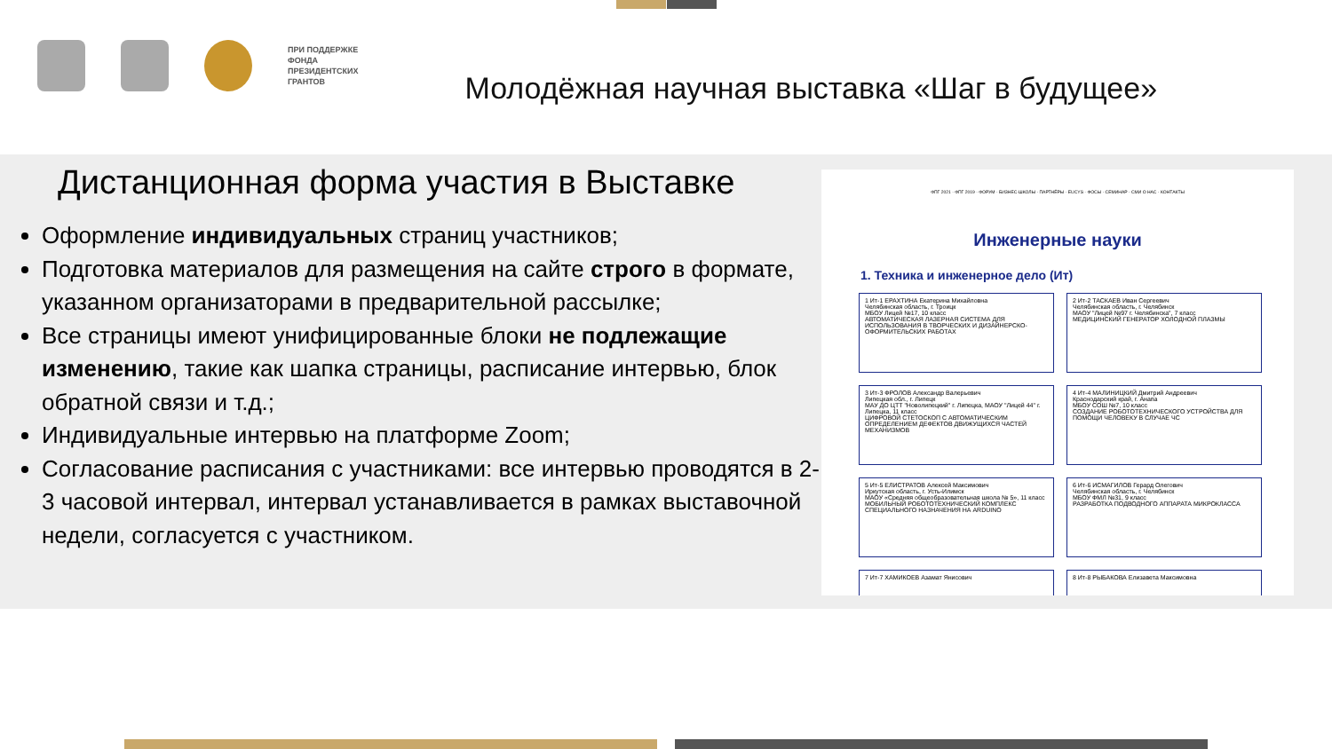ПРИ ПОДДЕРЖКЕ
ФОНДА
ПРЕЗИДЕНТСКИХ
ГРАНТОВ
Молодёжная научная выставка «Шаг в будущее»
Дистанционная форма участия в Выставке
Оформление индивидуальных страниц участников;
Подготовка материалов для размещения на сайте строго в формате, указанном организаторами в предварительной рассылке;
Все страницы имеют унифицированные блоки не подлежащие изменению, такие как шапка страницы, расписание интервью, блок обратной связи и т.д.;
Индивидуальные интервью на платформе Zoom;
Согласование расписания с участниками: все интервью проводятся в 2-3 часовой интервал, интервал устанавливается в рамках выставочной недели, согласуется с участником.
ФПГ 2021 · ФПГ 2019 · ФОРУМ · БИЗНЕС-ШКОЛЫ · ПАРТНЁРЫ · EUCYS · ФОСЫ · СЕМИНАР · СМИ О НАС · КОНТАКТЫ
Инженерные науки
1. Техника и инженерное дело (Ит)
1 Ит-1 ЕРАХТИНА Екатерина Михайловна
Челябинская область, г. Троицк
МБОУ Лицей №17, 10 класс
АВТОМАТИЧЕСКАЯ ЛАЗЕРНАЯ СИСТЕМА ДЛЯ ИСПОЛЬЗОВАНИЯ В ТВОРЧЕСКИХ И ДИЗАЙНЕРСКО-ОФОРМИТЕЛЬСКИХ РАБОТАХ
2 Ит-2 ТАСКАЕВ Иван Сергеевич
Челябинская область, г. Челябинск
МАОУ "Лицей №97 г. Челябинска", 7 класс
МЕДИЦИНСКИЙ ГЕНЕРАТОР ХОЛОДНОЙ ПЛАЗМЫ
3 Ит-3 ФРОЛОВ Александр Валерьевич
Липецкая обл., г. Липецк
МАУ ДО ЦТТ "Новолипецкий" г. Липецка, МАОУ "Лицей 44" г. Липецка, 11 класс
ЦИФРОВОЙ СТЕТОСКОП С АВТОМАТИЧЕСКИМ ОПРЕДЕЛЕНИЕМ ДЕФЕКТОВ ДВИЖУЩИХСЯ ЧАСТЕЙ МЕХАНИЗМОВ
4 Ит-4 МАЛИНИЦКИЙ Дмитрий Андреевич
Краснодарский край, г. Анапа
МБОУ СОШ №7, 10 класс
СОЗДАНИЕ РОБОТОТЕХНИЧЕСКОГО УСТРОЙСТВА ДЛЯ ПОМОЩИ ЧЕЛОВЕКУ В СЛУЧАЕ ЧС
5 Ит-5 ЕЛИСТРАТОВ Алексей Максимович
Иркутская область, г. Усть-Илимск
МАОУ «Средняя общеобразовательная школа № 5», 11 класс
МОБИЛЬНЫЙ РОБОТОТЕХНИЧЕСКИЙ КОМПЛЕКС СПЕЦИАЛЬНОГО НАЗНАЧЕНИЯ НА ARDUINO
6 Ит-6 ИСМАГИЛОВ Герард Олегович
Челябинская область, г. Челябинск
МБОУ ФМЛ №31, 9 класс
РАЗРАБОТКА ПОДВОДНОГО АППАРАТА МИКРОКЛАССА
7 Ит-7 ХАМИКОЕВ Азамат Янисович
8 Ит-8 РЫБАКОВА Елизавета Максимовна